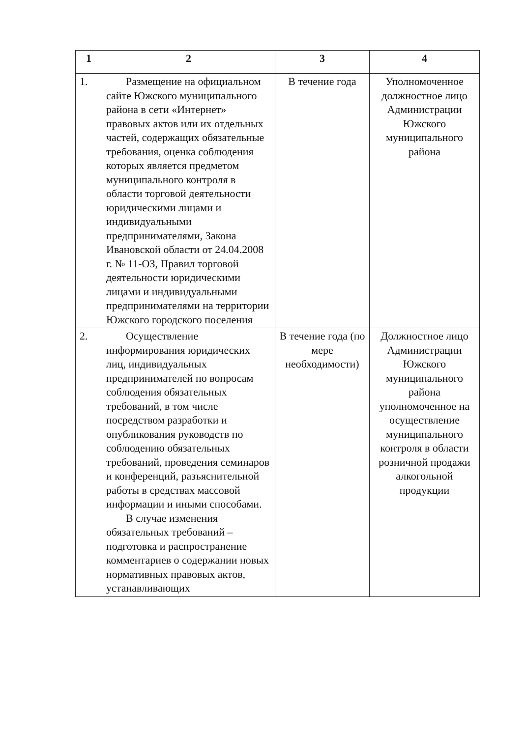| 1 | 2 | 3 | 4 |
| --- | --- | --- | --- |
| 1. | Размещение на официальном сайте Южского муниципального района в сети «Интернет» правовых актов или их отдельных частей, содержащих обязательные требования, оценка соблюдения которых является предметом муниципального контроля в области торговой деятельности юридическими лицами и индивидуальными предпринимателями, Закона Ивановской области от 24.04.2008 г. № 11-ОЗ, Правил торговой деятельности юридическими лицами и индивидуальными предпринимателями на территории Южского городского поселения | В течение года | Уполномоченное должностное лицо Администрации Южского муниципального района |
| 2. | Осуществление информирования юридических лиц, индивидуальных предпринимателей по вопросам соблюдения обязательных требований, в том числе посредством разработки и опубликования руководств по соблюдению обязательных требований, проведения семинаров и конференций, разъяснительной работы в средствах массовой информации и иными способами. В случае изменения обязательных требований – подготовка и распространение комментариев о содержании новых нормативных правовых актов, устанавливающих | В течение года (по мере необходимости) | Должностное лицо Администрации Южского муниципального района уполномоченное на осуществление муниципального контроля в области розничной продажи алкогольной продукции |